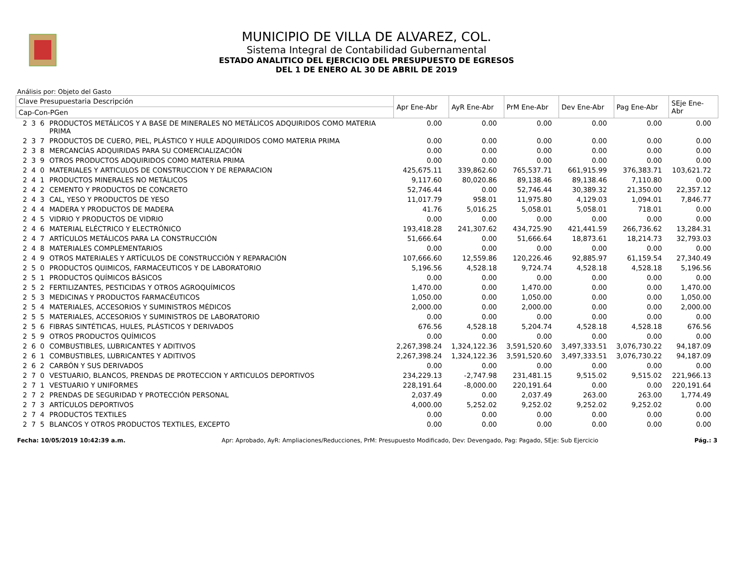MUNICIPIO DE VILLA DE ALVAREZ, COL.
Sistema Integral de Contabilidad Gubernamental
ESTADO ANALITICO DEL EJERCICIO DEL PRESUPUESTO DE EGRESOS
DEL 1 DE ENERO AL 30 DE ABRIL DE 2019
Análisis por: Objeto del Gasto
| Clave Presupuestaria Descripción | | Apr Ene-Abr | AyR Ene-Abr | PrM Ene-Abr | Dev Ene-Abr | Pag Ene-Abr | SEje Ene-Abr |
| --- | --- | --- | --- | --- | --- | --- | --- |
| Cap-Con-PGen | | | | | | | |
| 2 3 6 | PRODUCTOS METÁLICOS Y A BASE DE MINERALES NO METÁLICOS ADQUIRIDOS COMO MATERIA PRIMA | 0.00 | 0.00 | 0.00 | 0.00 | 0.00 | 0.00 |
| 2 3 7 | PRODUCTOS DE CUERO, PIEL, PLÁSTICO Y HULE ADQUIRIDOS COMO MATERIA PRIMA | 0.00 | 0.00 | 0.00 | 0.00 | 0.00 | 0.00 |
| 2 3 8 | MERCANCÍAS ADQUIRIDAS PARA SU COMERCIALIZACIÓN | 0.00 | 0.00 | 0.00 | 0.00 | 0.00 | 0.00 |
| 2 3 9 | OTROS PRODUCTOS ADQUIRIDOS COMO MATERIA PRIMA | 0.00 | 0.00 | 0.00 | 0.00 | 0.00 | 0.00 |
| 2 4 0 | MATERIALES Y ARTICULOS DE CONSTRUCCION Y DE REPARACION | 425,675.11 | 339,862.60 | 765,537.71 | 661,915.99 | 376,383.71 | 103,621.72 |
| 2 4 1 | PRODUCTOS MINERALES NO METÁLICOS | 9,117.60 | 80,020.86 | 89,138.46 | 89,138.46 | 7,110.80 | 0.00 |
| 2 4 2 | CEMENTO Y PRODUCTOS DE CONCRETO | 52,746.44 | 0.00 | 52,746.44 | 30,389.32 | 21,350.00 | 22,357.12 |
| 2 4 3 | CAL, YESO Y PRODUCTOS DE YESO | 11,017.79 | 958.01 | 11,975.80 | 4,129.03 | 1,094.01 | 7,846.77 |
| 2 4 4 | MADERA Y PRODUCTOS DE MADERA | 41.76 | 5,016.25 | 5,058.01 | 5,058.01 | 718.01 | 0.00 |
| 2 4 5 | VIDRIO Y PRODUCTOS DE VIDRIO | 0.00 | 0.00 | 0.00 | 0.00 | 0.00 | 0.00 |
| 2 4 6 | MATERIAL ELÉCTRICO Y ELECTRÓNICO | 193,418.28 | 241,307.62 | 434,725.90 | 421,441.59 | 266,736.62 | 13,284.31 |
| 2 4 7 | ARTÍCULOS METÁLICOS PARA LA CONSTRUCCIÓN | 51,666.64 | 0.00 | 51,666.64 | 18,873.61 | 18,214.73 | 32,793.03 |
| 2 4 8 | MATERIALES COMPLEMENTARIOS | 0.00 | 0.00 | 0.00 | 0.00 | 0.00 | 0.00 |
| 2 4 9 | OTROS MATERIALES Y ARTÍCULOS DE CONSTRUCCIÓN Y REPARACIÓN | 107,666.60 | 12,559.86 | 120,226.46 | 92,885.97 | 61,159.54 | 27,340.49 |
| 2 5 0 | PRODUCTOS QUIMICOS, FARMACEUTICOS Y DE LABORATORIO | 5,196.56 | 4,528.18 | 9,724.74 | 4,528.18 | 4,528.18 | 5,196.56 |
| 2 5 1 | PRODUCTOS QUÍMICOS BÁSICOS | 0.00 | 0.00 | 0.00 | 0.00 | 0.00 | 0.00 |
| 2 5 2 | FERTILIZANTES, PESTICIDAS Y OTROS AGROQUÍMICOS | 1,470.00 | 0.00 | 1,470.00 | 0.00 | 0.00 | 1,470.00 |
| 2 5 3 | MEDICINAS Y PRODUCTOS FARMACÉUTICOS | 1,050.00 | 0.00 | 1,050.00 | 0.00 | 0.00 | 1,050.00 |
| 2 5 4 | MATERIALES, ACCESORIOS Y SUMINISTROS MÉDICOS | 2,000.00 | 0.00 | 2,000.00 | 0.00 | 0.00 | 2,000.00 |
| 2 5 5 | MATERIALES, ACCESORIOS Y SUMINISTROS DE LABORATORIO | 0.00 | 0.00 | 0.00 | 0.00 | 0.00 | 0.00 |
| 2 5 6 | FIBRAS SINTÉTICAS, HULES, PLÁSTICOS Y DERIVADOS | 676.56 | 4,528.18 | 5,204.74 | 4,528.18 | 4,528.18 | 676.56 |
| 2 5 9 | OTROS PRODUCTOS QUÍMICOS | 0.00 | 0.00 | 0.00 | 0.00 | 0.00 | 0.00 |
| 2 6 0 | COMBUSTIBLES, LUBRICANTES Y ADITIVOS | 2,267,398.24 | 1,324,122.36 | 3,591,520.60 | 3,497,333.51 | 3,076,730.22 | 94,187.09 |
| 2 6 1 | COMBUSTIBLES, LUBRICANTES Y ADITIVOS | 2,267,398.24 | 1,324,122.36 | 3,591,520.60 | 3,497,333.51 | 3,076,730.22 | 94,187.09 |
| 2 6 2 | CARBÓN Y SUS DERIVADOS | 0.00 | 0.00 | 0.00 | 0.00 | 0.00 | 0.00 |
| 2 7 0 | VESTUARIO, BLANCOS, PRENDAS DE PROTECCION Y ARTICULOS DEPORTIVOS | 234,229.13 | -2,747.98 | 231,481.15 | 9,515.02 | 9,515.02 | 221,966.13 |
| 2 7 1 | VESTUARIO Y UNIFORMES | 228,191.64 | -8,000.00 | 220,191.64 | 0.00 | 0.00 | 220,191.64 |
| 2 7 2 | PRENDAS DE SEGURIDAD Y PROTECCIÓN PERSONAL | 2,037.49 | 0.00 | 2,037.49 | 263.00 | 263.00 | 1,774.49 |
| 2 7 3 | ARTÍCULOS DEPORTIVOS | 4,000.00 | 5,252.02 | 9,252.02 | 9,252.02 | 9,252.02 | 0.00 |
| 2 7 4 | PRODUCTOS TEXTILES | 0.00 | 0.00 | 0.00 | 0.00 | 0.00 | 0.00 |
| 2 7 5 | BLANCOS Y OTROS PRODUCTOS TEXTILES, EXCEPTO | 0.00 | 0.00 | 0.00 | 0.00 | 0.00 | 0.00 |
Fecha: 10/05/2019 10:42:39 a.m. Apr: Aprobado, AyR: Ampliaciones/Reducciones, PrM: Presupuesto Modificado, Dev: Devengado, Pag: Pagado, SEje: Sub Ejercicio Pág.: 3